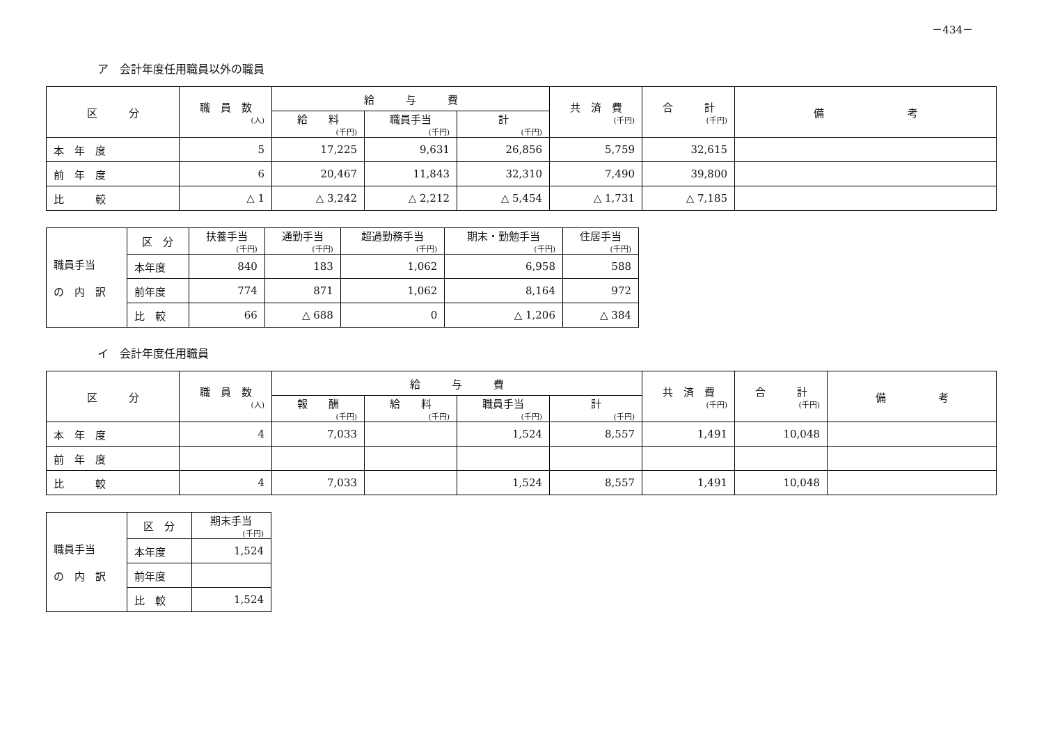－434－
ア　会計年度任用職員以外の職員
| 区 分 | 職 員 数 (人) | 給 与 費 | | | 共 済 費 (千円) | 合 計 (千円) | 備 考 |
| --- | --- | --- | --- | --- | --- | --- | --- |
| | | 給 料 (千円) | 職員手当 (千円) | 計 (千円) | | | |
| 本 年 度 | 5 | 17,225 | 9,631 | 26,856 | 5,759 | 32,615 | |
| 前 年 度 | 6 | 20,467 | 11,843 | 32,310 | 7,490 | 39,800 | |
| 比 較 | △ 1 | △ 3,242 | △ 2,212 | △ 5,454 | △ 1,731 | △ 7,185 | |
| 職員手当 の 内 訳 | 区 分 | 扶養手当 (千円) | 通勤手当 (千円) | 超過勤務手当 (千円) | 期末・勤勉手当 (千円) | 住居手当 (千円) |
| | 本年度 | 840 | 183 | 1,062 | 6,958 | 588 |
| | 前年度 | 774 | 871 | 1,062 | 8,164 | 972 |
| | 比 較 | 66 | △ 688 | 0 | △ 1,206 | △ 384 |
イ　会計年度任用職員
| 区 分 | 職 員 数 (人) | 給 与 費 | | | | 共 済 費 (千円) | 合 計 (千円) | 備 考 |
| --- | --- | --- | --- | --- | --- | --- | --- | --- |
| | | 報 酬 (千円) | 給 料 (千円) | 職員手当 (千円) | 計 (千円) | | | |
| 本 年 度 | 4 | 7,033 | | 1,524 | 8,557 | 1,491 | 10,048 | |
| 前 年 度 | | | | | | | | |
| 比 較 | 4 | 7,033 | | 1,524 | 8,557 | 1,491 | 10,048 | |
| 職員手当 の 内 訳 | 区 分 | 期末手当 (千円) |
| | 本年度 | 1,524 |
| | 前年度 | |
| | 比 較 | 1,524 |